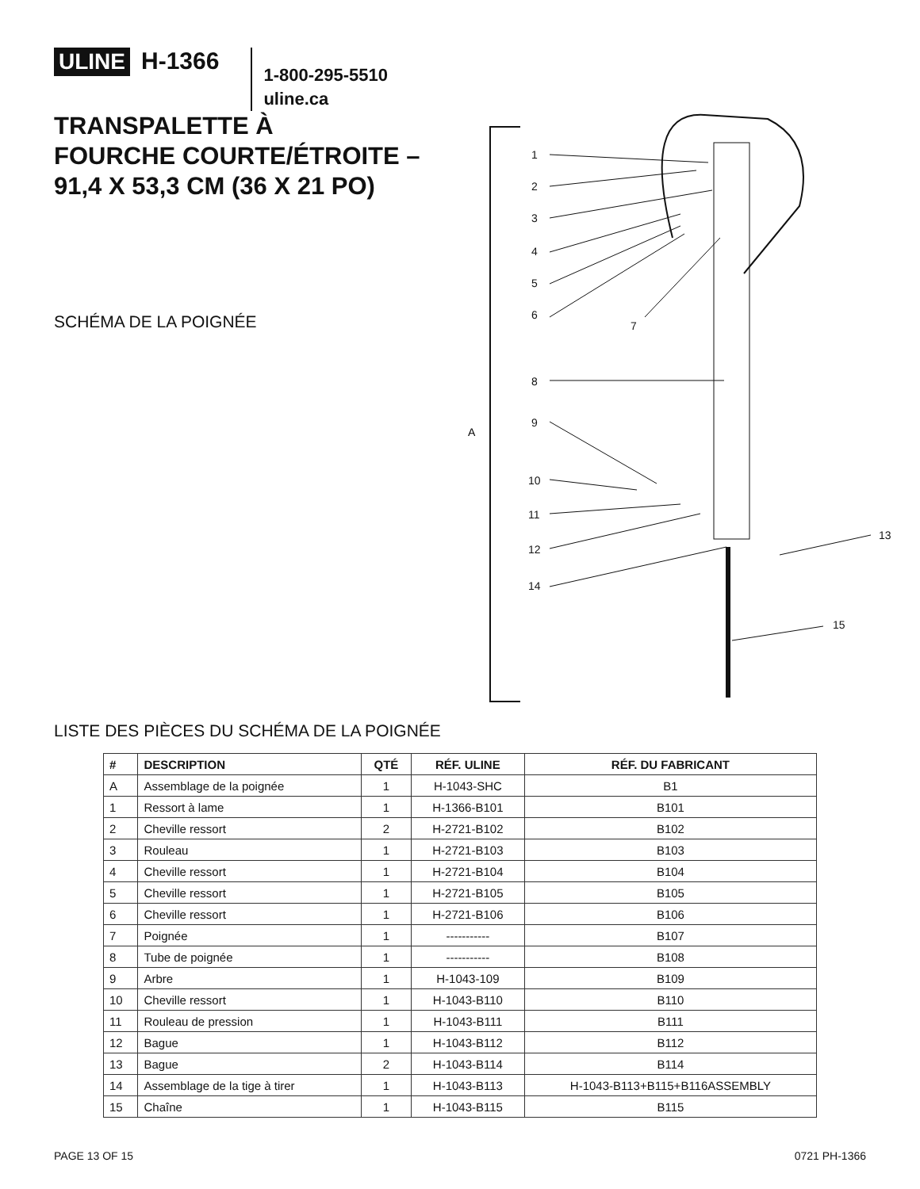ULINE H-1366
1-800-295-5510
uline.ca
TRANSPALETTE À
FOURCHE COURTE/ÉTROITE –
91,4 X 53,3 CM (36 X 21 PO)
SCHÉMA DE LA POIGNÉE
A
1
2
3
4
5
6
7
8
9
10
11
12
13
14
15
LISTE DES PIÈCES DU SCHÉMA DE LA POIGNÉE
| # | DESCRIPTION | QTÉ | RÉF. ULINE | RÉF. DU FABRICANT |
| --- | --- | --- | --- | --- |
| A | Assemblage de la poignée | 1 | H-1043-SHC | B1 |
| 1 | Ressort à lame | 1 | H-1366-B101 | B101 |
| 2 | Cheville ressort | 2 | H-2721-B102 | B102 |
| 3 | Rouleau | 1 | H-2721-B103 | B103 |
| 4 | Cheville ressort | 1 | H-2721-B104 | B104 |
| 5 | Cheville ressort | 1 | H-2721-B105 | B105 |
| 6 | Cheville ressort | 1 | H-2721-B106 | B106 |
| 7 | Poignée | 1 | ----------- | B107 |
| 8 | Tube de poignée | 1 | ----------- | B108 |
| 9 | Arbre | 1 | H-1043-109 | B109 |
| 10 | Cheville ressort | 1 | H-1043-B110 | B110 |
| 11 | Rouleau de pression | 1 | H-1043-B111 | B111 |
| 12 | Bague | 1 | H-1043-B112 | B112 |
| 13 | Bague | 2 | H-1043-B114 | B114 |
| 14 | Assemblage de la tige à tirer | 1 | H-1043-B113 | H-1043-B113+B115+B116ASSEMBLY |
| 15 | Chaîne | 1 | H-1043-B115 | B115 |
PAGE 13 OF 15 0721 PH-1366